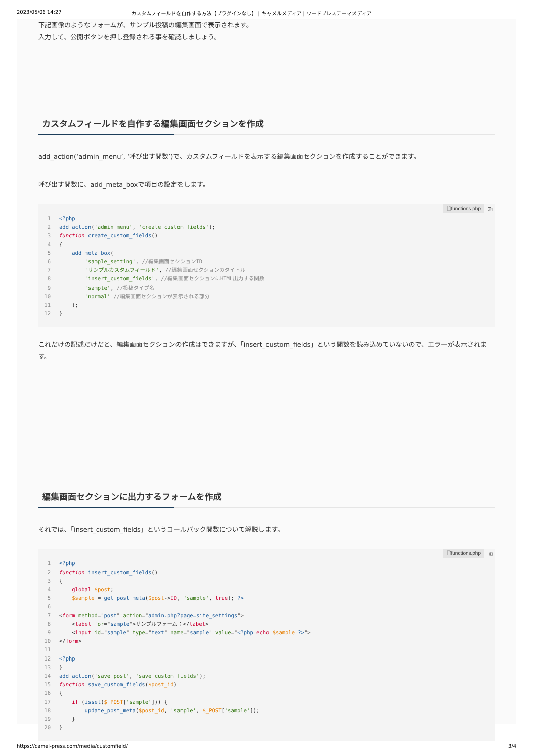2023/05/06 14:27 カスタムフィールドを自作する方法【プラグインなし】 | キャメルメディア | ワードプレステーマメディア
下記画像のようなフォームが、サンプル投稿の編集画面で表示されます。
入力して、公開ボタンを押し登録される事を確認しましょう。
カスタムフィールドを自作する編集画面セクションを作成
add_action(‘admin_menu’, ‘呼び出す関数’)で、カスタムフィールドを表示する編集画面セクションを作成することができます。
呼び出す関数に、add_meta_boxで項目の設定をします。
🗋functions.php ⎘
1
2
3
4
5
6
7
8
9
10
11
12
<?php
add_action('admin_menu', 'create_custom_fields');
function create_custom_fields()
{
    add_meta_box(
        'sample_setting', //編集画面セクションID
        'サンプルカスタムフィールド', //編集画面セクションのタイトル
        'insert_custom_fields', //編集画面セクションにHTML出力する関数
        'sample', //投稿タイプ名
        'normal' //編集画面セクションが表示される部分
    );
}
これだけの記述だけだと、編集画面セクションの作成はできますが、「insert_custom_fields」という関数を読み込めていないので、エラーが表示されます。
編集画面セクションに出力するフォームを作成
それでは、「insert_custom_fields」というコールバック関数について解説します。
🗋functions.php ⎘
1
2
3
4
5
6
7
8
9
10
11
12
13
14
15
16
17
18
19
20
<?php
function insert_custom_fields()
{
    global $post;
    $sample = get_post_meta($post->ID, 'sample', true); ?>

<form method="post" action="admin.php?page=site_settings">
    <label for="sample">サンプルフォーム：</label>
    <input id="sample" type="text" name="sample" value="<?php echo $sample ?>">
</form>

<?php
}
add_action('save_post', 'save_custom_fields');
function save_custom_fields($post_id)
{
    if (isset($_POST['sample'])) {
        update_post_meta($post_id, 'sample', $_POST['sample']);
    }
}
https://camel-press.com/media/customfield/ 3/4